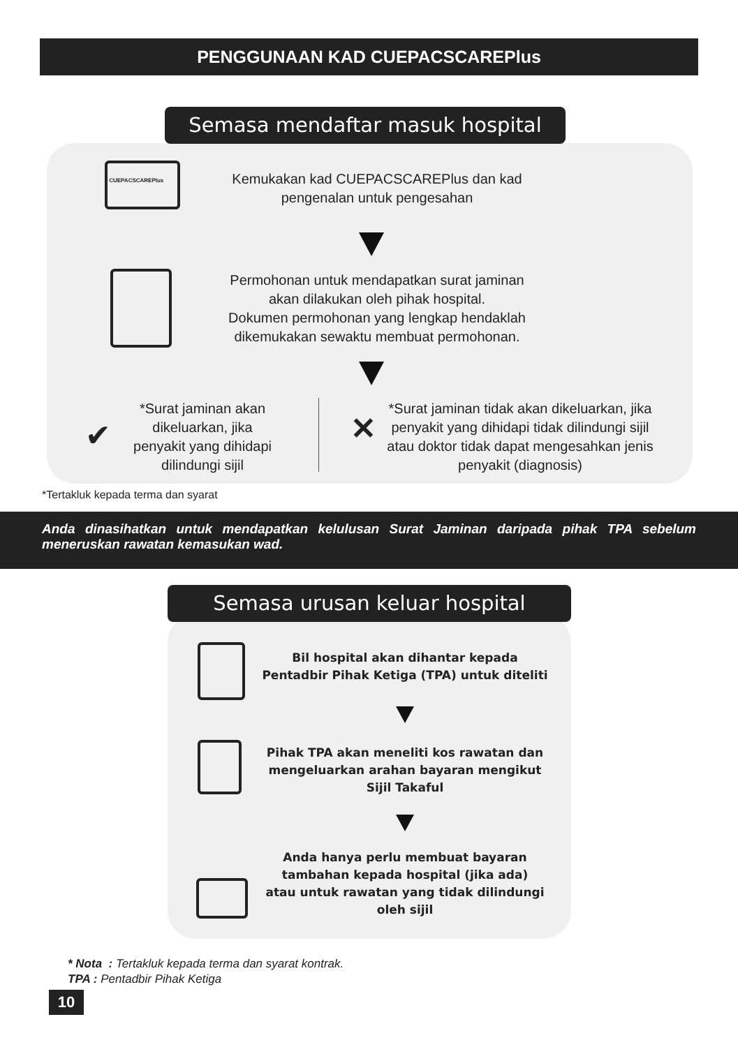PENGGUNAAN KAD CUEPACSCAREPlus
Semasa mendaftar masuk hospital
CUEPACSCAREPlus
Kemukakan kad CUEPACSCAREPlus dan kad pengenalan untuk pengesahan
Permohonan untuk mendapatkan surat jaminan akan dilakukan oleh pihak hospital.
Dokumen permohonan yang lengkap hendaklah dikemukakan sewaktu membuat permohonan.
✔
*Surat jaminan akan dikeluarkan, jika penyakit yang dihidapi dilindungi sijil
✕
*Surat jaminan tidak akan dikeluarkan, jika penyakit yang dihidapi tidak dilindungi sijil atau doktor tidak dapat mengesahkan jenis penyakit (diagnosis)
*Tertakluk kepada terma dan syarat
Anda dinasihatkan untuk mendapatkan kelulusan Surat Jaminan daripada pihak TPA sebelum meneruskan rawatan kemasukan wad.
Semasa urusan keluar hospital
Bil hospital akan dihantar kepada Pentadbir Pihak Ketiga (TPA) untuk diteliti
Pihak TPA akan meneliti kos rawatan dan mengeluarkan arahan bayaran mengikut Sijil Takaful
Anda hanya perlu membuat bayaran tambahan kepada hospital (jika ada) atau untuk rawatan yang tidak dilindungi oleh sijil
* Nota : Tertakluk kepada terma dan syarat kontrak.
TPA : Pentadbir Pihak Ketiga
10